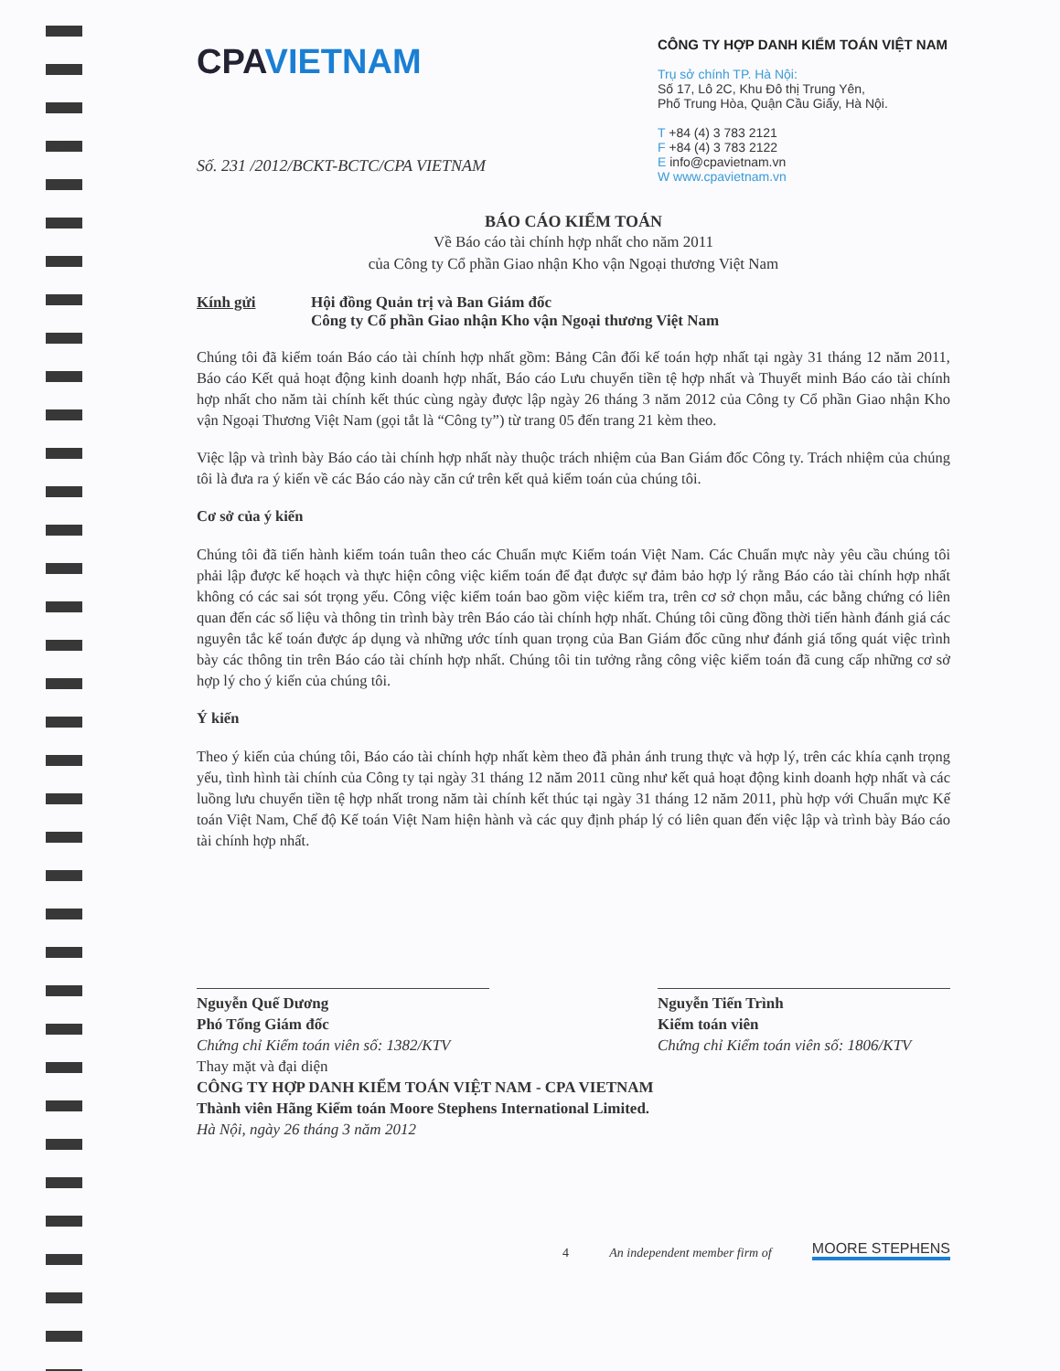CPAVIETNAM
CÔNG TY HỢP DANH KIỂM TOÁN VIỆT NAM
Trụ sở chính TP. Hà Nội:
Số 17, Lô 2C, Khu Đô thị Trung Yên,
Phố Trung Hòa, Quận Cầu Giấy, Hà Nội.
T +84 (4) 3 783 2121
F +84 (4) 3 783 2122
E info@cpavietnam.vn
W www.cpavietnam.vn
Số. 231 /2012/BCKT-BCTC/CPA VIETNAM
BÁO CÁO KIỂM TOÁN
Về Báo cáo tài chính hợp nhất cho năm 2011
của Công ty Cổ phần Giao nhận Kho vận Ngoại thương Việt Nam
Kính gửi Hội đồng Quản trị và Ban Giám đốc
Công ty Cổ phần Giao nhận Kho vận Ngoại thương Việt Nam
Chúng tôi đã kiểm toán Báo cáo tài chính hợp nhất gồm: Bảng Cân đối kế toán hợp nhất tại ngày 31 tháng 12 năm 2011, Báo cáo Kết quả hoạt động kinh doanh hợp nhất, Báo cáo Lưu chuyển tiền tệ hợp nhất và Thuyết minh Báo cáo tài chính hợp nhất cho năm tài chính kết thúc cùng ngày được lập ngày 26 tháng 3 năm 2012 của Công ty Cổ phần Giao nhận Kho vận Ngoại Thương Việt Nam (gọi tắt là “Công ty”) từ trang 05 đến trang 21 kèm theo.
Việc lập và trình bày Báo cáo tài chính hợp nhất này thuộc trách nhiệm của Ban Giám đốc Công ty. Trách nhiệm của chúng tôi là đưa ra ý kiến về các Báo cáo này căn cứ trên kết quả kiểm toán của chúng tôi.
Cơ sở của ý kiến
Chúng tôi đã tiến hành kiểm toán tuân theo các Chuẩn mực Kiểm toán Việt Nam. Các Chuẩn mực này yêu cầu chúng tôi phải lập được kế hoạch và thực hiện công việc kiểm toán để đạt được sự đảm bảo hợp lý rằng Báo cáo tài chính hợp nhất không có các sai sót trọng yếu. Công việc kiểm toán bao gồm việc kiểm tra, trên cơ sở chọn mẫu, các bằng chứng có liên quan đến các số liệu và thông tin trình bày trên Báo cáo tài chính hợp nhất. Chúng tôi cũng đồng thời tiến hành đánh giá các nguyên tắc kế toán được áp dụng và những ước tính quan trọng của Ban Giám đốc cũng như đánh giá tổng quát việc trình bày các thông tin trên Báo cáo tài chính hợp nhất. Chúng tôi tin tưởng rằng công việc kiểm toán đã cung cấp những cơ sở hợp lý cho ý kiến của chúng tôi.
Ý kiến
Theo ý kiến của chúng tôi, Báo cáo tài chính hợp nhất kèm theo đã phản ánh trung thực và hợp lý, trên các khía cạnh trọng yếu, tình hình tài chính của Công ty tại ngày 31 tháng 12 năm 2011 cũng như kết quả hoạt động kinh doanh hợp nhất và các luồng lưu chuyển tiền tệ hợp nhất trong năm tài chính kết thúc tại ngày 31 tháng 12 năm 2011, phù hợp với Chuẩn mực Kế toán Việt Nam, Chế độ Kế toán Việt Nam hiện hành và các quy định pháp lý có liên quan đến việc lập và trình bày Báo cáo tài chính hợp nhất.
Nguyễn Quế Dương
Phó Tổng Giám đốc
Chứng chỉ Kiểm toán viên số: 1382/KTV
Thay mặt và đại diện
Nguyễn Tiến Trình
Kiểm toán viên
Chứng chỉ Kiểm toán viên số: 1806/KTV
CÔNG TY HỢP DANH KIỂM TOÁN VIỆT NAM - CPA VIETNAM
Thành viên Hãng Kiểm toán Moore Stephens International Limited.
Hà Nội, ngày 26 tháng 3 năm 2012
4 An independent member firm of MOORE STEPHENS